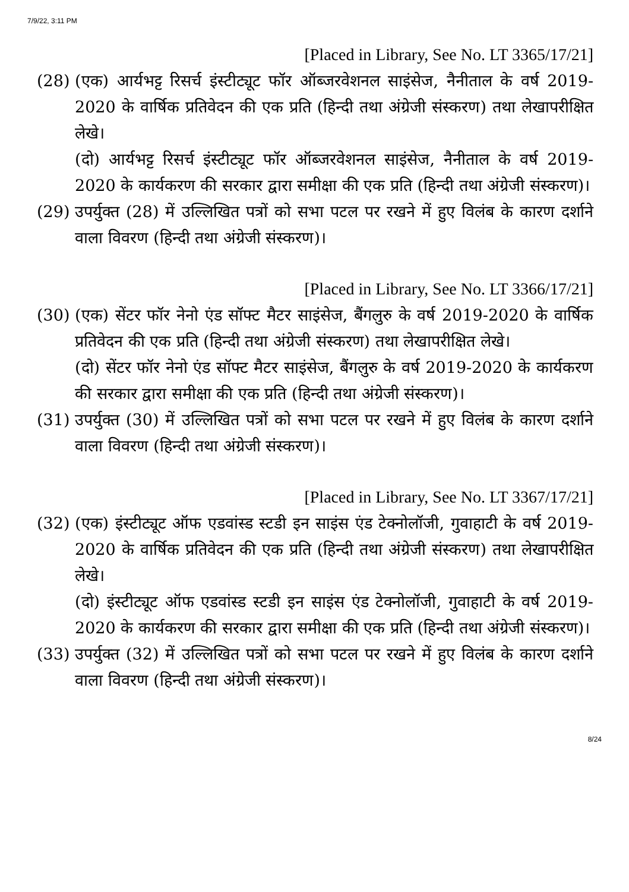7/9/22, 3:11 PM
[Placed in Library, See No. LT 3365/17/21]
(28)
(एक) आर्यभट्ट रिसर्च इंस्टीट्यूट फॉर ऑब्जरवेशनल साइंसेज, नैनीताल के वर्ष 2019-2020 के वार्षिक प्रतिवेदन की एक प्रति (हिन्दी तथा अंग्रेजी संस्करण) तथा लेखापरीक्षित लेखे।
(दो) आर्यभट्ट रिसर्च इंस्टीट्यूट फॉर ऑब्जरवेशनल साइंसेज, नैनीताल के वर्ष 2019-2020 के कार्यकरण की सरकार द्वारा समीक्षा की एक प्रति (हिन्दी तथा अंग्रेजी संस्करण)।
(29)
उपर्युक्त (28) में उल्लिखित पत्रों को सभा पटल पर रखने में हुए विलंब के कारण दर्शाने वाला विवरण (हिन्दी तथा अंग्रेजी संस्करण)।
[Placed in Library, See No. LT 3366/17/21]
(30)
(एक) सेंटर फॉर नेनो एंड सॉफ्ट मैटर साइंसेज, बैंगलुरु के वर्ष 2019-2020 के वार्षिक प्रतिवेदन की एक प्रति (हिन्दी तथा अंग्रेजी संस्करण) तथा लेखापरीक्षित लेखे।
(दो) सेंटर फॉर नेनो एंड सॉफ्ट मैटर साइंसेज, बैंगलुरु के वर्ष 2019-2020 के कार्यकरण की सरकार द्वारा समीक्षा की एक प्रति (हिन्दी तथा अंग्रेजी संस्करण)।
(31)
उपर्युक्त (30) में उल्लिखित पत्रों को सभा पटल पर रखने में हुए विलंब के कारण दर्शाने वाला विवरण (हिन्दी तथा अंग्रेजी संस्करण)।
[Placed in Library, See No. LT 3367/17/21]
(32)
(एक) इंस्टीट्यूट ऑफ एडवांस्ड स्टडी इन साइंस एंड टेक्नोलॉजी, गुवाहाटी के वर्ष 2019-2020 के वार्षिक प्रतिवेदन की एक प्रति (हिन्दी तथा अंग्रेजी संस्करण) तथा लेखापरीक्षित लेखे।
(दो) इंस्टीट्यूट ऑफ एडवांस्ड स्टडी इन साइंस एंड टेक्नोलॉजी, गुवाहाटी के वर्ष 2019-2020 के कार्यकरण की सरकार द्वारा समीक्षा की एक प्रति (हिन्दी तथा अंग्रेजी संस्करण)।
(33)
उपर्युक्त (32) में उल्लिखित पत्रों को सभा पटल पर रखने में हुए विलंब के कारण दर्शाने वाला विवरण (हिन्दी तथा अंग्रेजी संस्करण)।
8/24